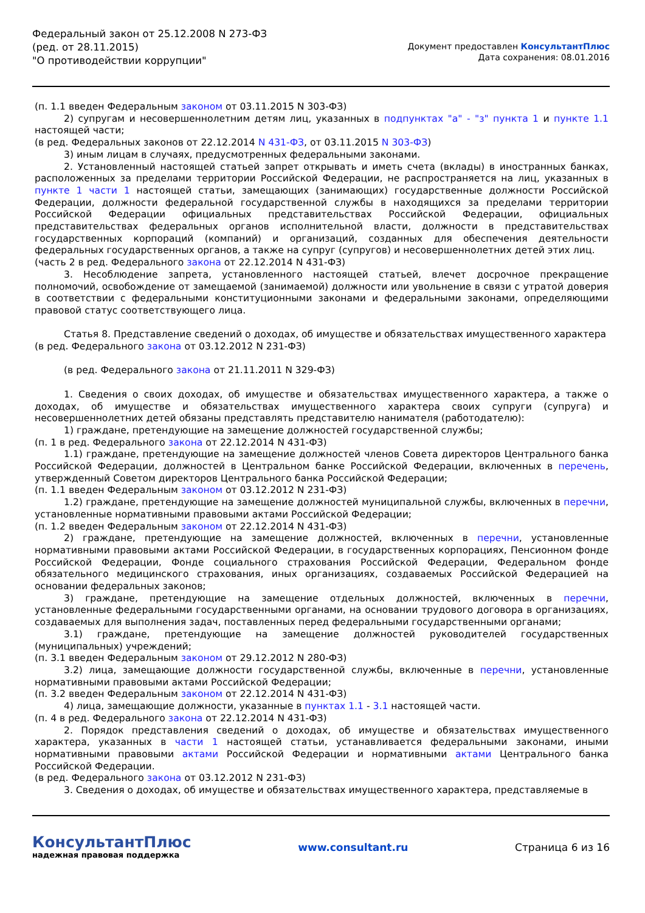Федеральный закон от 25.12.2008 N 273-ФЗ
(ред. от 28.11.2015)
"О противодействии коррупции"
Документ предоставлен КонсультантПлюс
Дата сохранения: 08.01.2016
(п. 1.1 введен Федеральным законом от 03.11.2015 N 303-ФЗ)
2) супругам и несовершеннолетним детям лиц, указанных в подпунктах "а" - "з" пункта 1 и пункте 1.1 настоящей части;
(в ред. Федеральных законов от 22.12.2014 N 431-ФЗ, от 03.11.2015 N 303-ФЗ)
3) иным лицам в случаях, предусмотренных федеральными законами.
2. Установленный настоящей статьей запрет открывать и иметь счета (вклады) в иностранных банках, расположенных за пределами территории Российской Федерации, не распространяется на лиц, указанных в пункте 1 части 1 настоящей статьи, замещающих (занимающих) государственные должности Российской Федерации, должности федеральной государственной службы в находящихся за пределами территории Российской Федерации официальных представительствах Российской Федерации, официальных представительствах федеральных органов исполнительной власти, должности в представительствах государственных корпораций (компаний) и организаций, созданных для обеспечения деятельности федеральных государственных органов, а также на супруг (супругов) и несовершеннолетних детей этих лиц.
(часть 2 в ред. Федерального закона от 22.12.2014 N 431-ФЗ)
3. Несоблюдение запрета, установленного настоящей статьей, влечет досрочное прекращение полномочий, освобождение от замещаемой (занимаемой) должности или увольнение в связи с утратой доверия в соответствии с федеральными конституционными законами и федеральными законами, определяющими правовой статус соответствующего лица.
Статья 8. Представление сведений о доходах, об имуществе и обязательствах имущественного характера
(в ред. Федерального закона от 03.12.2012 N 231-ФЗ)
(в ред. Федерального закона от 21.11.2011 N 329-ФЗ)
1. Сведения о своих доходах, об имуществе и обязательствах имущественного характера, а также о доходах, об имуществе и обязательствах имущественного характера своих супруги (супруга) и несовершеннолетних детей обязаны представлять представителю нанимателя (работодателю):
1) граждане, претендующие на замещение должностей государственной службы;
(п. 1 в ред. Федерального закона от 22.12.2014 N 431-ФЗ)
1.1) граждане, претендующие на замещение должностей членов Совета директоров Центрального банка Российской Федерации, должностей в Центральном банке Российской Федерации, включенных в перечень, утвержденный Советом директоров Центрального банка Российской Федерации;
(п. 1.1 введен Федеральным законом от 03.12.2012 N 231-ФЗ)
1.2) граждане, претендующие на замещение должностей муниципальной службы, включенных в перечни, установленные нормативными правовыми актами Российской Федерации;
(п. 1.2 введен Федеральным законом от 22.12.2014 N 431-ФЗ)
2) граждане, претендующие на замещение должностей, включенных в перечни, установленные нормативными правовыми актами Российской Федерации, в государственных корпорациях, Пенсионном фонде Российской Федерации, Фонде социального страхования Российской Федерации, Федеральном фонде обязательного медицинского страхования, иных организациях, создаваемых Российской Федерацией на основании федеральных законов;
3) граждане, претендующие на замещение отдельных должностей, включенных в перечни, установленные федеральными государственными органами, на основании трудового договора в организациях, создаваемых для выполнения задач, поставленных перед федеральными государственными органами;
3.1) граждане, претендующие на замещение должностей руководителей государственных (муниципальных) учреждений;
(п. 3.1 введен Федеральным законом от 29.12.2012 N 280-ФЗ)
3.2) лица, замещающие должности государственной службы, включенные в перечни, установленные нормативными правовыми актами Российской Федерации;
(п. 3.2 введен Федеральным законом от 22.12.2014 N 431-ФЗ)
4) лица, замещающие должности, указанные в пунктах 1.1 - 3.1 настоящей части.
(п. 4 в ред. Федерального закона от 22.12.2014 N 431-ФЗ)
2. Порядок представления сведений о доходах, об имуществе и обязательствах имущественного характера, указанных в части 1 настоящей статьи, устанавливается федеральными законами, иными нормативными правовыми актами Российской Федерации и нормативными актами Центрального банка Российской Федерации.
(в ред. Федерального закона от 03.12.2012 N 231-ФЗ)
3. Сведения о доходах, об имуществе и обязательствах имущественного характера, представляемые в
КонсультантПлюс
надежная правовая поддержка
www.consultant.ru Страница 6 из 16